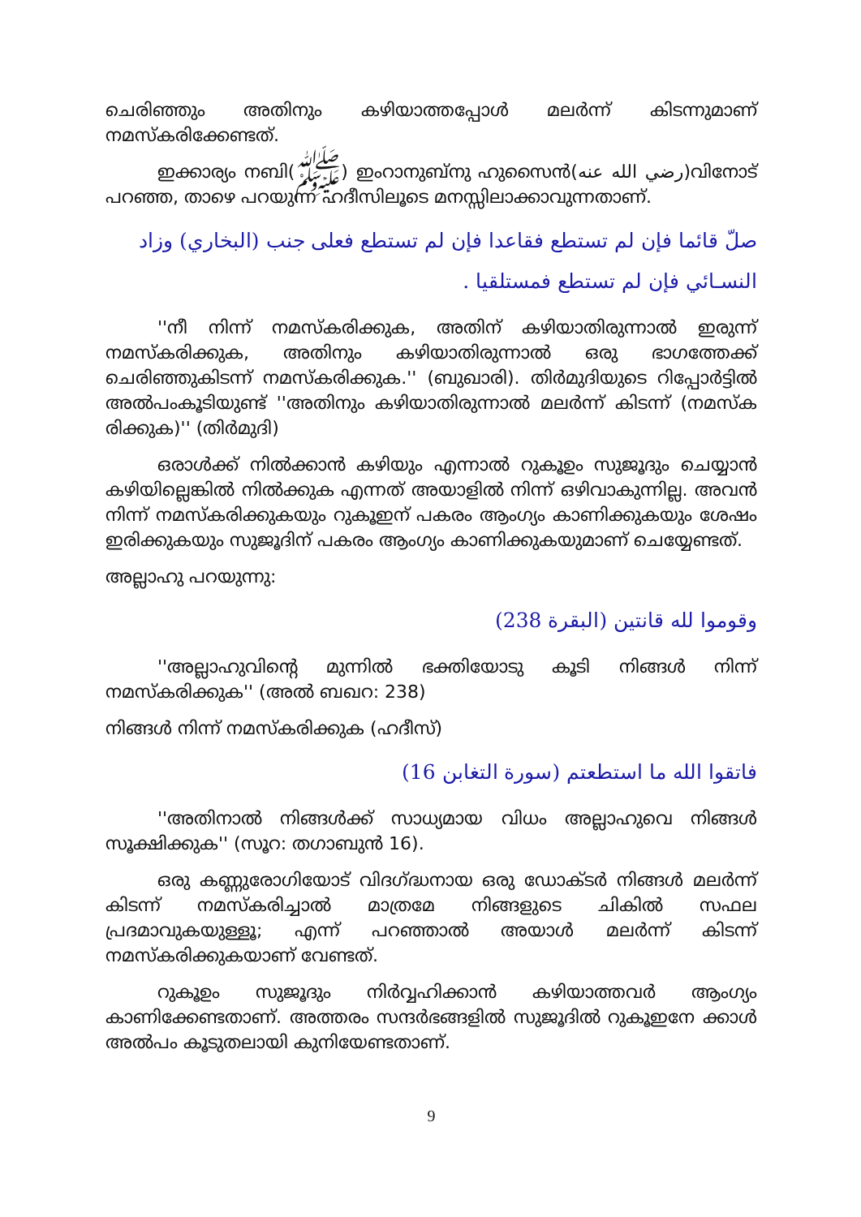ചെരിഞ്ഞും അതിനും കഴിയാത്തപ്പോള്‍ മലര്‍ന്ന് കിടന്നുമാണ് നമസ്കരിക്കേണ്ടത്.
ഇക്കാര്യം നബി(ﷺ) ഇംറാനുബ്നു ഹുസൈന്‍(رضي الله عنه)വിനോട് പറഞ്ഞ, താഴെ പറയുന്ന ഹദീസിലൂടെ മനസ്സിലാക്കാവുന്നതാണ്.
صلّ قائما فإن لم تستطع فقاعدا فإن لم تستطع فعلى جنب (البخاري) وزاد النسـائي فإن لم تستطع فمستلقيا .
''നീ നിന്ന് നമസ്കരിക്കുക, അതിന് കഴിയാതിരുന്നാല്‍ ഇരുന്ന് നമസ്കരിക്കുക, അതിനും കഴിയാതിരുന്നാല്‍ ഒരു ഭാഗത്തേക്ക് ചെരിഞ്ഞുകിടന്ന് നമസ്കരിക്കുക.'' (ബുഖാരി). തിര്‍മുദിയുടെ റിപ്പോര്‍ട്ടില്‍ അല്‍പംകൂടിയുണ്ട് ''അതിനും കഴിയാതിരുന്നാല്‍ മലര്‍ന്ന് കിടന്ന് (നമസ്ക രിക്കുക)'' (തിര്‍മുദി)
ഒരാള്‍ക്ക് നില്‍ക്കാന്‍ കഴിയും എന്നാല്‍ റുകൂഉം സുജൂദും ചെയ്യാന്‍ കഴിയില്ലെങ്കില്‍ നില്‍ക്കുക എന്നത് അയാളില്‍ നിന്ന് ഒഴിവാകുന്നില്ല. അവന്‍ നിന്ന് നമസ്കരിക്കുകയും റുകൂഇന് പകരം ആംഗ്യം കാണിക്കുകയും ശേഷം ഇരിക്കുകയും സുജൂദിന് പകരം ആംഗ്യം കാണിക്കുകയുമാണ് ചെയ്യേണ്ടത്.
അല്ലാഹു പറയുന്നു:
وقوموا لله قانتين (البقرة 238)
''അല്ലാഹുവിന്റെ മുന്നില്‍ ഭക്തിയോടു കൂടി നിങ്ങള്‍ നിന്ന് നമസ്കരിക്കുക'' (അല്‍ ബഖറ: 238)
നിങ്ങള്‍ നിന്ന് നമസ്കരിക്കുക (ഹദീസ്)
فاتقوا الله ما استطعتم (سورة التغابن 16)
''അതിനാല്‍ നിങ്ങള്‍ക്ക് സാധ്യമായ വിധം അല്ലാഹുവെ നിങ്ങള്‍ സൂക്ഷിക്കുക'' (സൂറ: തഗാബുന്‍ 16).
ഒരു കണ്ണുരോഗിയോട് വിദഗ്ദ്ധനായ ഒരു ഡോക്ടര്‍ നിങ്ങള്‍ മലര്‍ന്ന് കിടന്ന് നമസ്കരിച്ചാല്‍ മാത്രമേ നിങ്ങളുടെ ചികില്‍ സഫല പ്രദമാവുകയുള്ളൂ; എന്ന് പറഞ്ഞാല്‍ അയാള്‍ മലര്‍ന്ന് കിടന്ന് നമസ്കരിക്കുകയാണ് വേണ്ടത്.
റുകൂഉം സുജൂദും നിര്‍വ്വഹിക്കാന്‍ കഴിയാത്തവര്‍ ആംഗ്യം കാണിക്കേണ്ടതാണ്. അത്തരം സന്ദര്‍ഭങ്ങളില്‍ സുജൂദില്‍ റുകൂഇനേ ക്കാള്‍ അല്‍പം കൂടുതലായി കുനിയേണ്ടതാണ്.
9